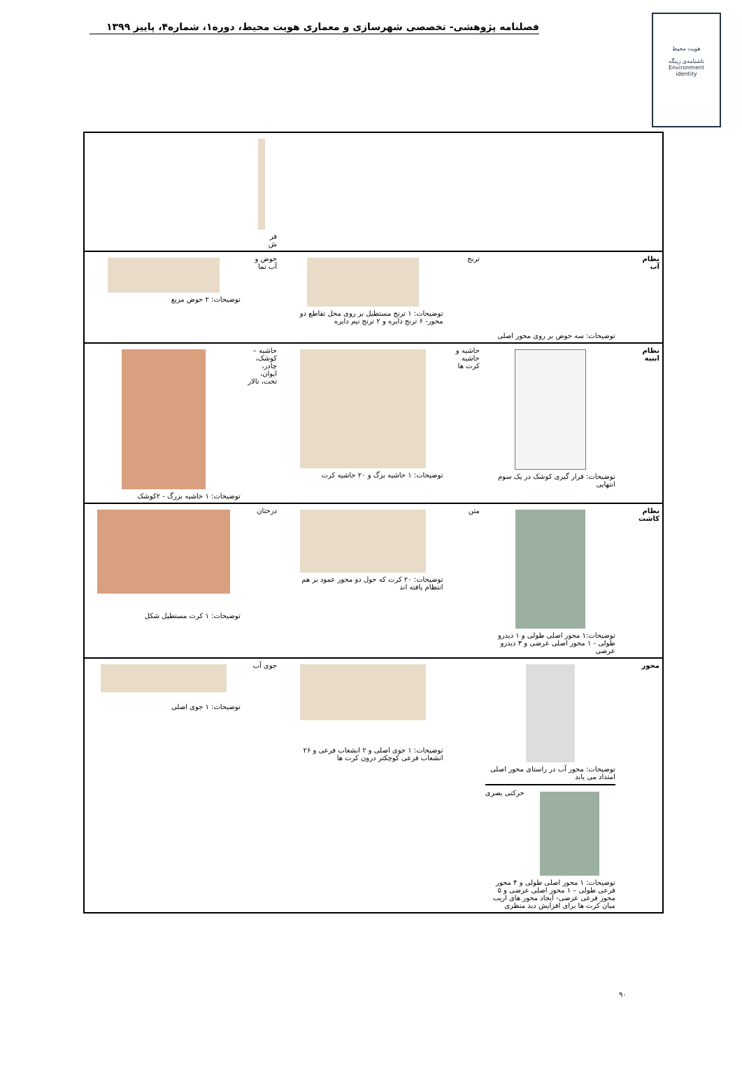فصلنامه پژوهشی- تخصصی شهرسازی و معماری هویت محیط، دوره۱، شماره۴، پاییز ۱۳۹۹
هویت محیط
ناشنامه‌ی زینگه
Environment
identity
| | | | | فر ش | |
| نظام آب | توضیحات: سه حوض بر روی محور اصلی | ترنج | توضیحات: ۱ ترنج مستطیل بر روی محل تقاطع دو محور- ۶ ترنج دایره و ۲ ترنج نیم دایره | حوض و آب نما | توضیحات: ۲ حوض مربع |
| نظام ابنیه | توضیحات: قرار گیری کوشک در یک سوم انتهایی | حاشیه و حاشیه کرت ها | توضیحات: ۱ حاشیه بزگ و ۲۰ حاشیه کرت | حاشیه – کوشک، چادر، ایوان، تخت، تالار | توضیحات: ۱ حاشیه بزرگ - ۲کوشک |
| نظام کاشت | توضیحات:۱ محور اصلی طولی و ۱ دیدرو طولی - ۱ محور اصلی عرضی و ۳ دیدرو عرضی | متن | توضیحات: ۲۰ کرت که حول دو محور عمود بر هم انتظام یافته اند | درختان | توضیحات: ۱ کرت مستطیل شکل |
| محور | توضیحات: محور آب در راستای محور اصلی امتداد می یابد حرکتی بصری توضیحات: ۱ محور اصلی طولی و ۴ محور فرعی طولی – ۱ محور اصلی عرضی و ۵ محور فرعی عرضی- ایجاد محور های اریب میان کرت ها برای افزایش دید منظری | | توضیحات: ۱ جوی اصلی و ۲ انشعاب فرعی و ۲۶ انشعاب فرعی کوچکتر درون کرت ها | جوی آب | توضیحات: ۱ جوی اصلی |
۹۰